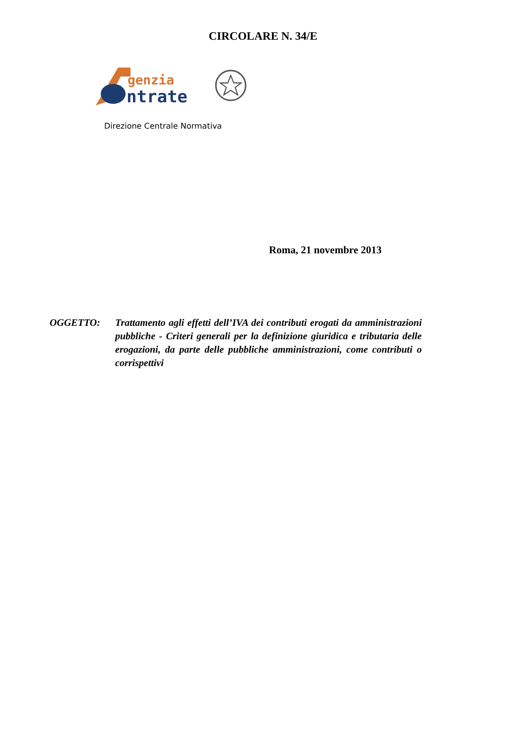CIRCOLARE N. 34/E
genzia
ntrate
Direzione Centrale Normativa
Roma, 21 novembre 2013
OGGETTO: Trattamento agli effetti dell’IVA dei contributi erogati da amministrazioni pubbliche - Criteri generali per la definizione giuridica e tributaria delle erogazioni, da parte delle pubbliche amministrazioni, come contributi o corrispettivi